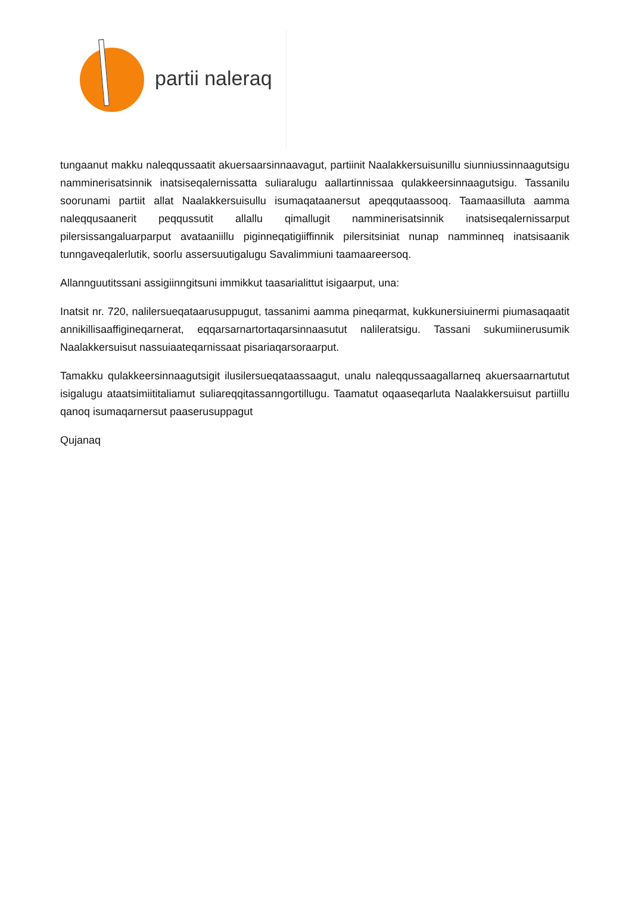partii naleraq
tungaanut makku naleqqussaatit akuersaarsinnaavagut, partiinit Naalakkersuisunillu siunniussinnaagutsigu namminerisatsinnik inatsiseqalernissatta suliaralugu aallartinnissaa qulakkeersinnaagutsigu. Tassanilu soorunami partiit allat Naalakkersuisullu isumaqataanersut apeqqutaassooq. Taamaasilluta aamma naleqqusaanerit peqqussutit allallu qimallugit namminerisatsinnik inatsiseqalernissarput pilersissangaluarparput avataaniillu piginneqatigiiffinnik pilersitsiniat nunap namminneq inatsisaanik tunngaveqalerlutik, soorlu assersuutigalugu Savalimmiuni taamaareersoq.
Allannguutitssani assigiinngitsuni immikkut taasarialittut isigaarput, una:
Inatsit nr. 720, nalilersueqataarusuppugut, tassanimi aamma pineqarmat, kukkunersiuinermi piumasaqaatit annikillisaaffigineqarnerat, eqqarsarnartortaqarsinnaasutut nalileratsigu. Tassani sukumiinerusumik Naalakkersuisut nassuiaateqarnissaat pisariaqarsoraarput.
Tamakku qulakkeersinnaagutsigit ilusilersueqataassaagut, unalu naleqqussaagallarneq akuersaarnartutut isigalugu ataatsimiititaliamut suliareqqitassanngortillugu. Taamatut oqaaseqarluta Naalakkersuisut partiillu qanoq isumaqarnersut paaserusuppagut
Qujanaq